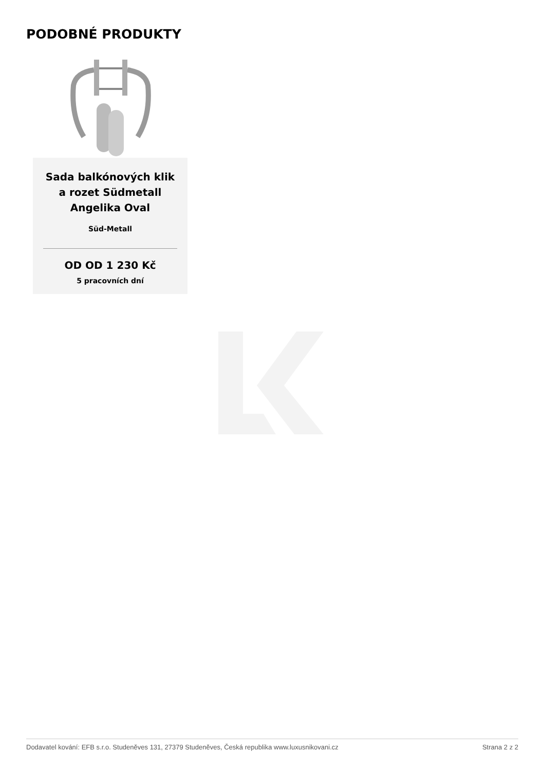PODOBNÉ PRODUKTY
Sada balkónových klik a rozet Südmetall Angelika Oval
Süd-Metall
OD OD 1 230 Kč
5 pracovních dní
Dodavatel kování: EFB s.r.o. Studeněves 131, 27379 Studeněves, Česká republika www.luxusnikovani.cz Strana 2 z 2